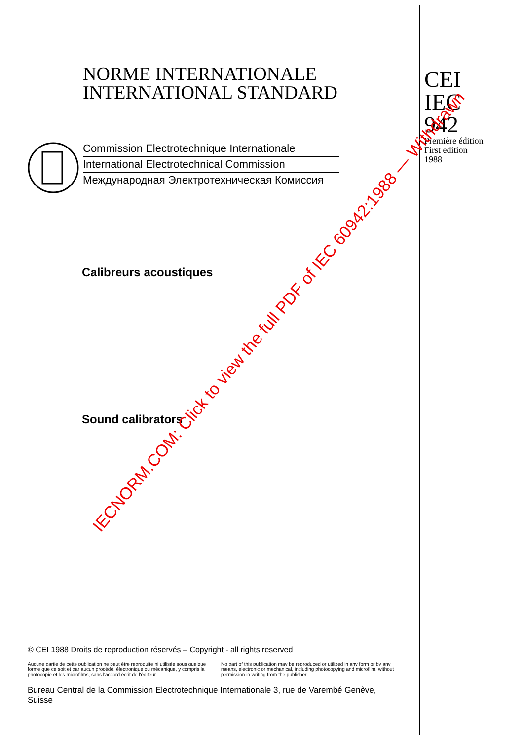NORME INTERNATIONALE
INTERNATIONAL STANDARD
Commission Electrotechnique Internationale
International Electrotechnical Commission
Международная Электротехническая Комиссия
Calibreurs acoustiques
Sound calibrators
CEI
IEC
942
Première édition
First edition
1988
IECNORM.COM: Click to view the full PDF of IEC 60942:1988 — Withdrawn
© CEI 1988 Droits de reproduction réservés – Copyright - all rights reserved
Aucune partie de cette publication ne peut être reproduite ni utilisée sous quelque forme que ce soit et par aucun procédé, électronique ou mécanique, y compris la photocopie et les microfilms, sans l'accord écrit de l'éditeur
No part of this publication may be reproduced or utilized in any form or by any means, electronic or mechanical, including photocopying and microfilm, without permission in writing from the publisher
Bureau Central de la Commission Electrotechnique Internationale 3, rue de Varembé Genève, Suisse